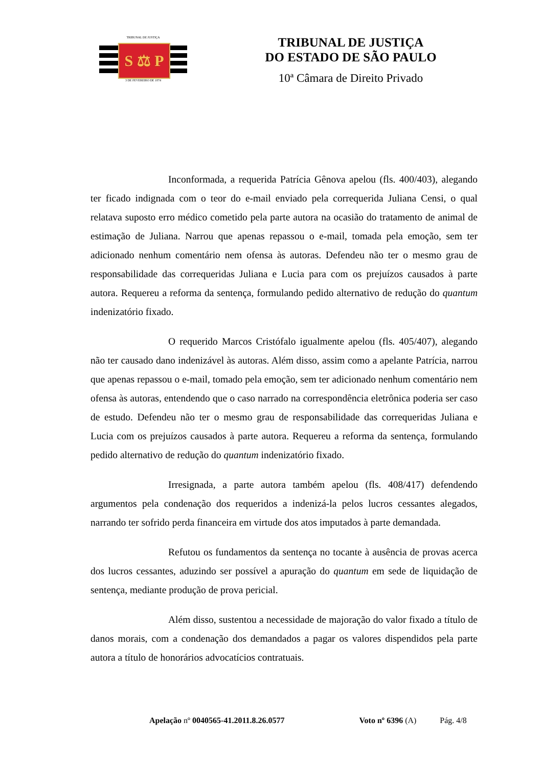TRIBUNAL DE JUSTIÇA
S ⚖ P
3 DE FEVEREIRO DE 1874
TRIBUNAL DE JUSTIÇA
DO ESTADO DE SÃO PAULO
10ª Câmara de Direito Privado
Inconformada, a requerida Patrícia Gênova apelou (fls. 400/403), alegando ter ficado indignada com o teor do e-mail enviado pela correquerida Juliana Censi, o qual relatava suposto erro médico cometido pela parte autora na ocasião do tratamento de animal de estimação de Juliana. Narrou que apenas repassou o e-mail, tomada pela emoção, sem ter adicionado nenhum comentário nem ofensa às autoras. Defendeu não ter o mesmo grau de responsabilidade das correqueridas Juliana e Lucia para com os prejuízos causados à parte autora. Requereu a reforma da sentença, formulando pedido alternativo de redução do quantum indenizatório fixado.
O requerido Marcos Cristófalo igualmente apelou (fls. 405/407), alegando não ter causado dano indenizável às autoras. Além disso, assim como a apelante Patrícia, narrou que apenas repassou o e-mail, tomado pela emoção, sem ter adicionado nenhum comentário nem ofensa às autoras, entendendo que o caso narrado na correspondência eletrônica poderia ser caso de estudo. Defendeu não ter o mesmo grau de responsabilidade das correqueridas Juliana e Lucia com os prejuízos causados à parte autora. Requereu a reforma da sentença, formulando pedido alternativo de redução do quantum indenizatório fixado.
Irresignada, a parte autora também apelou (fls. 408/417) defendendo argumentos pela condenação dos requeridos a indenizá-la pelos lucros cessantes alegados, narrando ter sofrido perda financeira em virtude dos atos imputados à parte demandada.
Refutou os fundamentos da sentença no tocante à ausência de provas acerca dos lucros cessantes, aduzindo ser possível a apuração do quantum em sede de liquidação de sentença, mediante produção de prova pericial.
Além disso, sustentou a necessidade de majoração do valor fixado a título de danos morais, com a condenação dos demandados a pagar os valores dispendidos pela parte autora a título de honorários advocatícios contratuais.
Apelação nº 0040565-41.2011.8.26.0577 Voto nº 6396 (A) Pág. 4/8